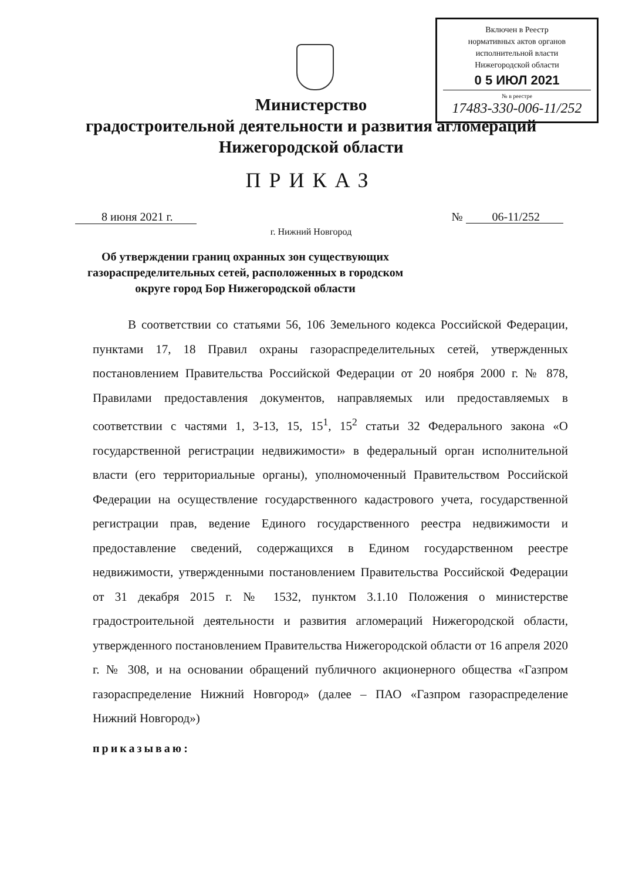Включен в Реестр
нормативных актов органов
исполнительной власти
Нижегородской области
0 5 ИЮЛ 2021
№ в реестре
17483-330-006-11/252
Министерство
градостроительной деятельности и развития агломераций
Нижегородской области
ПРИКАЗ
8 июня 2021 г. № 06-11/252
г. Нижний Новгород
Об утверждении границ охранных зон существующих газораспределительных сетей, расположенных в городском округе город Бор Нижегородской области
В соответствии со статьями 56, 106 Земельного кодекса Российской Федерации, пунктами 17, 18 Правил охраны газораспределительных сетей, утвержденных постановлением Правительства Российской Федерации от 20 ноября 2000 г. № 878, Правилами предоставления документов, направляемых или предоставляемых в соответствии с частями 1, 3-13, 15, 15<sup>1</sup>, 15<sup>2</sup> статьи 32 Федерального закона «О государственной регистрации недвижимости» в федеральный орган исполнительной власти (его территориальные органы), уполномоченный Правительством Российской Федерации на осуществление государственного кадастрового учета, государственной регистрации прав, ведение Единого государственного реестра недвижимости и предоставление сведений, содержащихся в Едином государственном реестре недвижимости, утвержденными постановлением Правительства Российской Федерации от 31 декабря 2015 г. № 1532, пунктом 3.1.10 Положения о министерстве градостроительной деятельности и развития агломераций Нижегородской области, утвержденного постановлением Правительства Нижегородской области от 16 апреля 2020 г. № 308, и на основании обращений публичного акционерного общества «Газпром газораспределение Нижний Новгород» (далее – ПАО «Газпром газораспределение Нижний Новгород»)
приказываю: